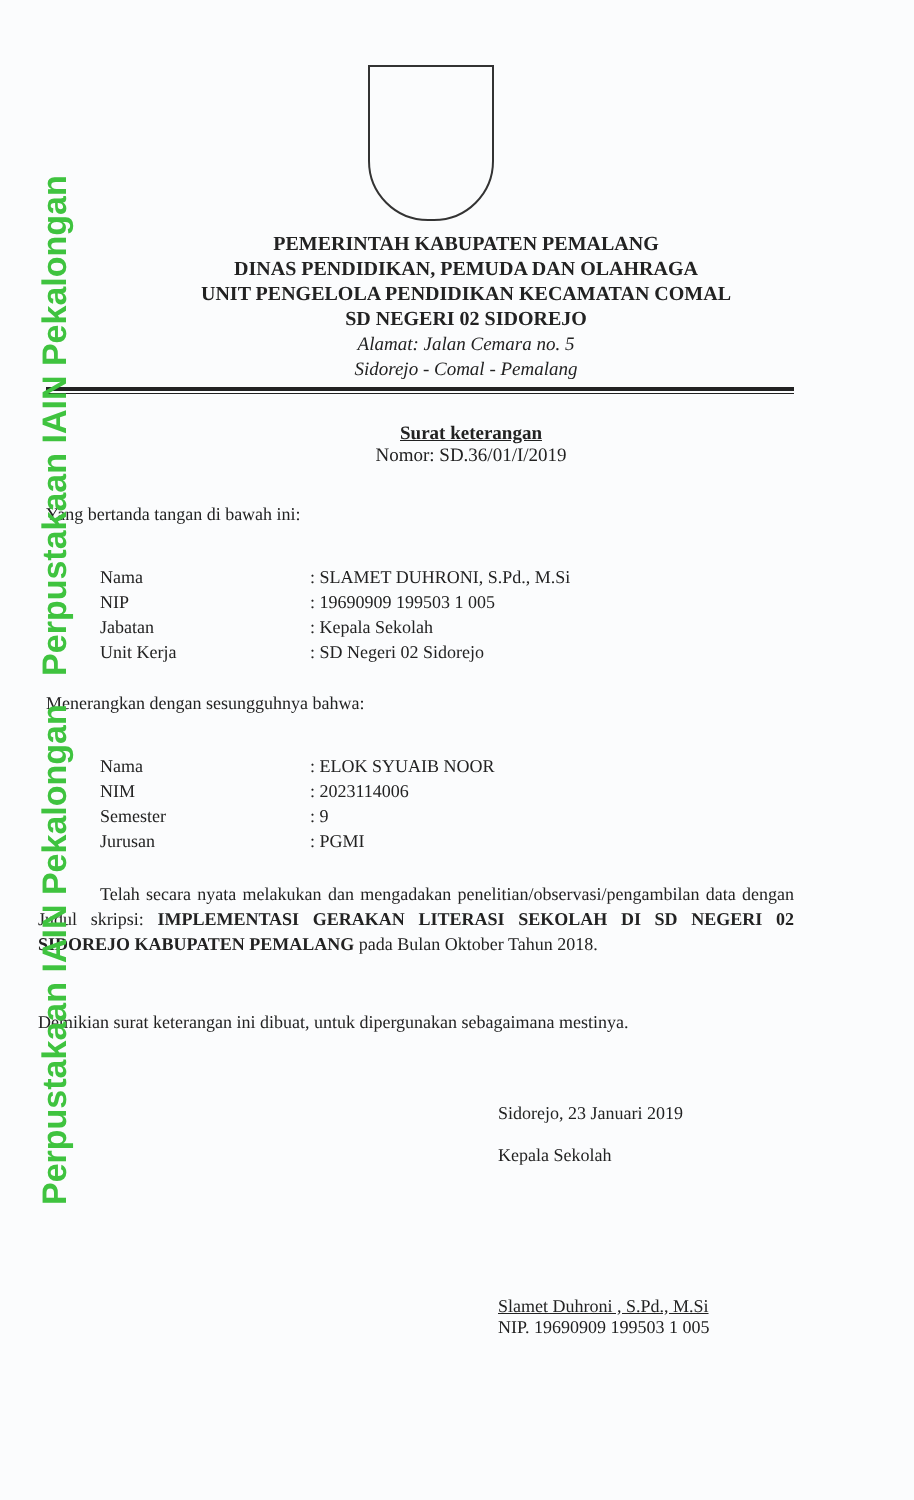Perpustakaan IAIN Pekalongan Perpustakaan IAIN Pekalongan
PEMERINTAH KABUPATEN PEMALANG
DINAS PENDIDIKAN, PEMUDA DAN OLAHRAGA
UNIT PENGELOLA PENDIDIKAN KECAMATAN COMAL
SD NEGERI 02 SIDOREJO
Alamat: Jalan Cemara no. 5
Sidorejo - Comal - Pemalang
Surat keterangan
Nomor: SD.36/01/I/2019
Yang bertanda tangan di bawah ini:
| Nama | : SLAMET DUHRONI, S.Pd., M.Si |
| NIP | : 19690909 199503 1 005 |
| Jabatan | : Kepala Sekolah |
| Unit Kerja | : SD Negeri 02 Sidorejo |
Menerangkan dengan sesungguhnya bahwa:
| Nama | : ELOK SYUAIB NOOR |
| NIM | : 2023114006 |
| Semester | : 9 |
| Jurusan | : PGMI |
Telah secara nyata melakukan dan mengadakan penelitian/observasi/pengambilan data dengan Judul skripsi: IMPLEMENTASI GERAKAN LITERASI SEKOLAH DI SD NEGERI 02 SIDOREJO KABUPATEN PEMALANG pada Bulan Oktober Tahun 2018.
Demikian surat keterangan ini dibuat, untuk dipergunakan sebagaimana mestinya.
Sidorejo, 23 Januari 2019
Kepala Sekolah
Slamet Duhroni , S.Pd., M.Si
NIP. 19690909 199503 1 005